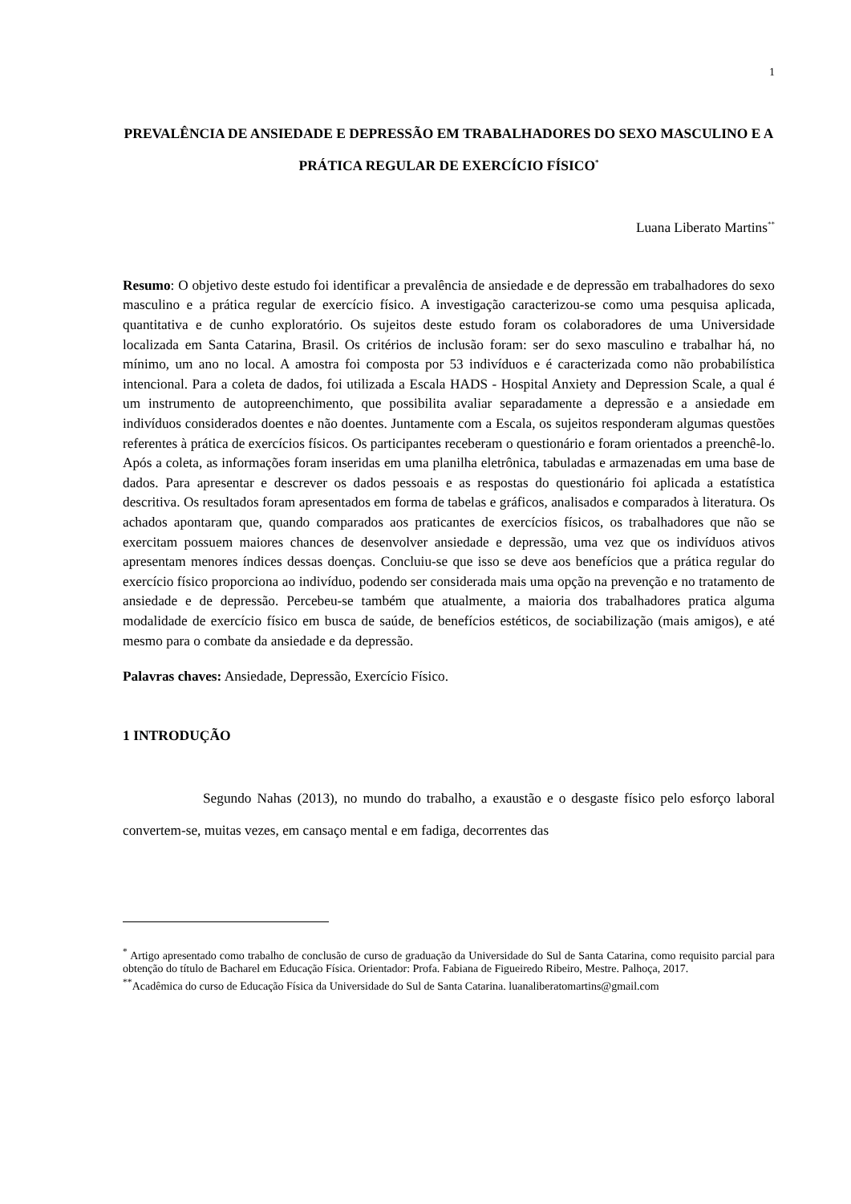1
PREVALÊNCIA DE ANSIEDADE E DEPRESSÃO EM TRABALHADORES DO SEXO MASCULINO E A PRÁTICA REGULAR DE EXERCÍCIO FÍSICO<sup>*</sup>
Luana Liberato Martins<sup>**</sup>
Resumo: O objetivo deste estudo foi identificar a prevalência de ansiedade e de depressão em trabalhadores do sexo masculino e a prática regular de exercício físico. A investigação caracterizou-se como uma pesquisa aplicada, quantitativa e de cunho exploratório. Os sujeitos deste estudo foram os colaboradores de uma Universidade localizada em Santa Catarina, Brasil. Os critérios de inclusão foram: ser do sexo masculino e trabalhar há, no mínimo, um ano no local. A amostra foi composta por 53 indivíduos e é caracterizada como não probabilística intencional. Para a coleta de dados, foi utilizada a Escala HADS - Hospital Anxiety and Depression Scale, a qual é um instrumento de autopreenchimento, que possibilita avaliar separadamente a depressão e a ansiedade em indivíduos considerados doentes e não doentes. Juntamente com a Escala, os sujeitos responderam algumas questões referentes à prática de exercícios físicos. Os participantes receberam o questionário e foram orientados a preenchê-lo. Após a coleta, as informações foram inseridas em uma planilha eletrônica, tabuladas e armazenadas em uma base de dados. Para apresentar e descrever os dados pessoais e as respostas do questionário foi aplicada a estatística descritiva. Os resultados foram apresentados em forma de tabelas e gráficos, analisados e comparados à literatura. Os achados apontaram que, quando comparados aos praticantes de exercícios físicos, os trabalhadores que não se exercitam possuem maiores chances de desenvolver ansiedade e depressão, uma vez que os indivíduos ativos apresentam menores índices dessas doenças. Concluiu-se que isso se deve aos benefícios que a prática regular do exercício físico proporciona ao indivíduo, podendo ser considerada mais uma opção na prevenção e no tratamento de ansiedade e de depressão. Percebeu-se também que atualmente, a maioria dos trabalhadores pratica alguma modalidade de exercício físico em busca de saúde, de benefícios estéticos, de sociabilização (mais amigos), e até mesmo para o combate da ansiedade e da depressão.
Palavras chaves: Ansiedade, Depressão, Exercício Físico.
1 INTRODUÇÃO
Segundo Nahas (2013), no mundo do trabalho, a exaustão e o desgaste físico pelo esforço laboral convertem-se, muitas vezes, em cansaço mental e em fadiga, decorrentes das
<sup>*</sup> Artigo apresentado como trabalho de conclusão de curso de graduação da Universidade do Sul de Santa Catarina, como requisito parcial para obtenção do título de Bacharel em Educação Física. Orientador: Profa. Fabiana de Figueiredo Ribeiro, Mestre. Palhoça, 2017.
<sup>**</sup> Acadêmica do curso de Educação Física da Universidade do Sul de Santa Catarina. luanaliberatomartins@gmail.com